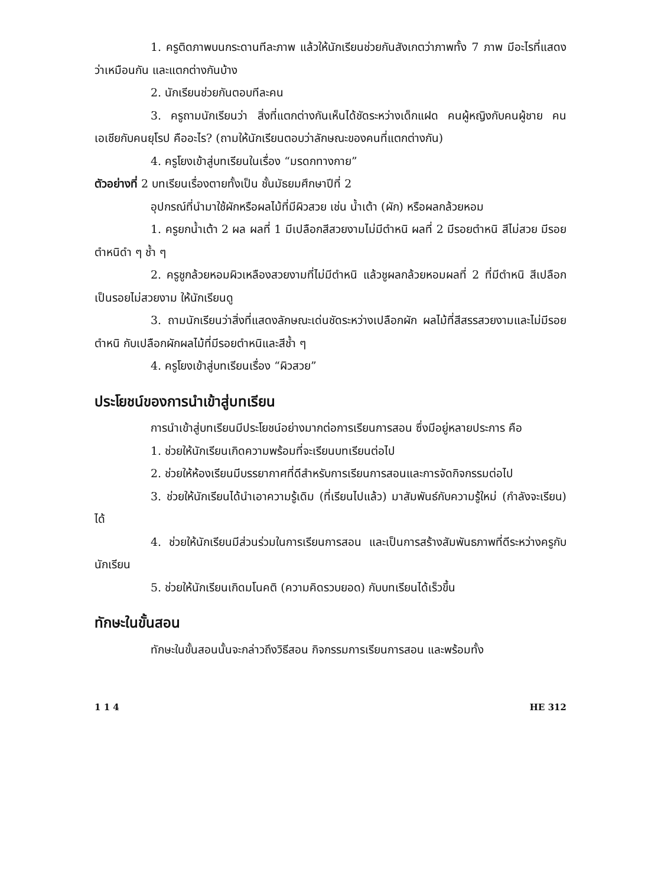1. ครูติดภาพบนกระดานทีละภาพ แล้วให้นักเรียนช่วยกันสังเกตว่าภาพทั้ง 7 ภาพ มีอะไรที่แสดงว่าเหมือนกัน และแตกต่างกันบ้าง
2. นักเรียนช่วยกันตอบทีละคน
3. ครูถามนักเรียนว่า สิ่งที่แตกต่างกันเห็นได้ชัดระหว่างเด็กแฝด คนผู้หญิงกับคนผู้ชาย คนเอเชียกับคนยุโรป คืออะไร? (ถามให้นักเรียนตอบว่าลักษณะของคนที่แตกต่างกัน)
4. ครูโยงเข้าสู่บทเรียนในเรื่อง “มรดกทางกาย”
ตัวอย่างที่ 2 บทเรียนเรื่องตายทั้งเป็น ชั้นมัธยมศึกษาปีที่ 2
อุปกรณ์ที่นำมาใช้ผักหรือผลไม้ที่มีผิวสวย เช่น น้ำเต้า (ผัก) หรือผลกล้วยหอม
1. ครูยกน้ำเต้า 2 ผล ผลที่ 1 มีเปลือกสีสวยงามไม่มีตำหนิ ผลที่ 2 มีรอยตำหนิ สีไม่สวย มีรอยตำหนิดำ ๆ ช้ำ ๆ
2. ครูชูกล้วยหอมผิวเหลืองสวยงามที่ไม่มีตำหนิ แล้วชูผลกล้วยหอมผลที่ 2 ที่มีตำหนิ สีเปลือกเป็นรอยไม่สวยงาม ให้นักเรียนดู
3. ถามนักเรียนว่าสิ่งที่แสดงลักษณะเด่นชัดระหว่างเปลือกผัก ผลไม้ที่สีสรรสวยงามและไม่มีรอยตำหนิ กับเปลือกผักผลไม้ที่มีรอยตำหนิและสีช้ำ ๆ
4. ครูโยงเข้าสู่บทเรียนเรื่อง “ผิวสวย”
ประโยชน์ของการนำเข้าสู่บทเรียน
การนำเข้าสู่บทเรียนมีประโยชน์อย่างมากต่อการเรียนการสอน ซึ่งมีอยู่หลายประการ คือ
1. ช่วยให้นักเรียนเกิดความพร้อมที่จะเรียนบทเรียนต่อไป
2. ช่วยให้ห้องเรียนมีบรรยากาศที่ดีสำหรับการเรียนการสอนและการจัดกิจกรรมต่อไป
3. ช่วยให้นักเรียนได้นำเอาความรู้เดิม (ที่เรียนไปแล้ว) มาสัมพันธ์กับความรู้ใหม่ (กำลังจะเรียน) ได้
4. ช่วยให้นักเรียนมีส่วนร่วมในการเรียนการสอน และเป็นการสร้างสัมพันธภาพที่ดีระหว่างครูกับนักเรียน
5. ช่วยให้นักเรียนเกิดมโนคติ (ความคิดรวบยอด) กับบทเรียนได้เร็วขึ้น
ทักษะในขั้นสอน
ทักษะในขั้นสอนนั้นจะกล่าวถึงวิธีสอน กิจกรรมการเรียนการสอน และพร้อมทั้ง
1 1 4 HE 312